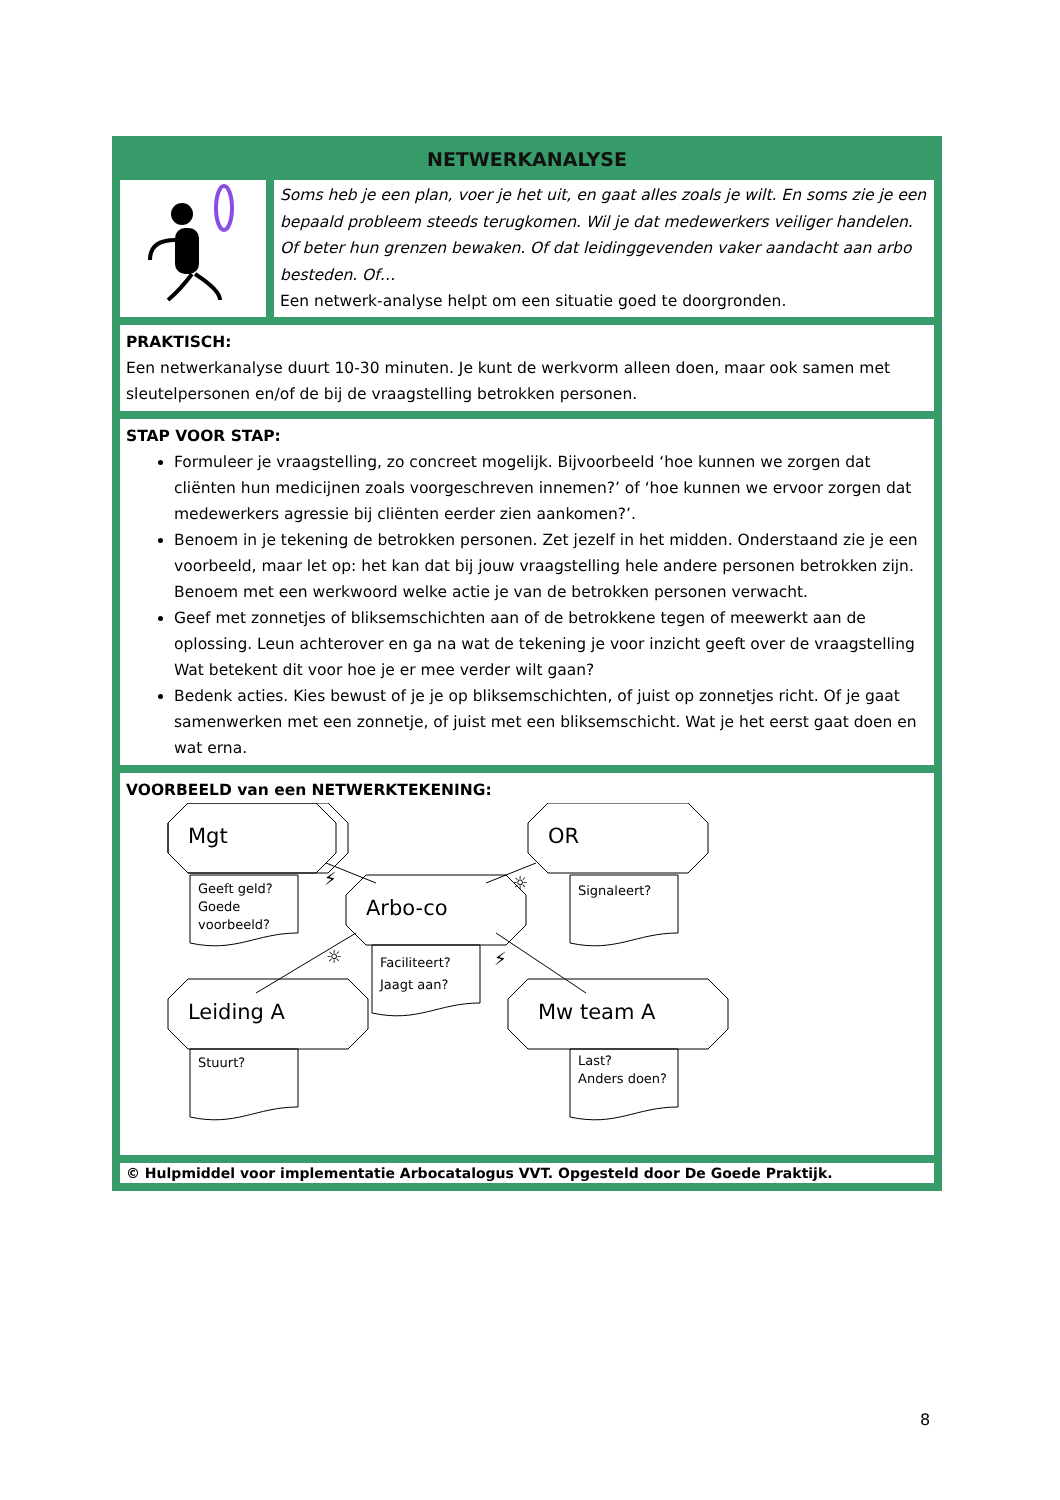NETWERKANALYSE
Soms heb je een plan, voer je het uit, en gaat alles zoals je wilt. En soms zie je een bepaald probleem steeds terugkomen. Wil je dat medewerkers veiliger handelen. Of beter hun grenzen bewaken. Of dat leidinggevenden vaker aandacht aan arbo besteden. Of…
Een netwerk-analyse helpt om een situatie goed te doorgronden.
PRAKTISCH:
Een netwerkanalyse duurt 10-30 minuten. Je kunt de werkvorm alleen doen, maar ook samen met sleutelpersonen en/of de bij de vraagstelling betrokken personen.
STAP VOOR STAP:
Formuleer je vraagstelling, zo concreet mogelijk. Bijvoorbeeld ‘hoe kunnen we zorgen dat cliënten hun medicijnen zoals voorgeschreven innemen?’ of ‘hoe kunnen we ervoor zorgen dat medewerkers agressie bij cliënten eerder zien aankomen?’.
Benoem in je tekening de betrokken personen. Zet jezelf in het midden. Onderstaand zie je een voorbeeld, maar let op: het kan dat bij jouw vraagstelling hele andere personen betrokken zijn. Benoem met een werkwoord welke actie je van de betrokken personen verwacht.
Geef met zonnetjes of bliksemschichten aan of de betrokkene tegen of meewerkt aan de oplossing. Leun achterover en ga na wat de tekening je voor inzicht geeft over de vraagstelling Wat betekent dit voor hoe je er mee verder wilt gaan?
Bedenk acties. Kies bewust of je je op bliksemschichten, of juist op zonnetjes richt. Of je gaat samenwerken met een zonnetje, of juist met een bliksemschicht. Wat je het eerst gaat doen en wat erna.
VOORBEELD van een NETWERKTEKENING:
Mgt
OR
Arbo-co
Leiding A
Mw team A
Geeft geld?
Goede
voorbeeld?
Signaleert?
Faciliteert?
Jaagt aan?
Stuurt?
Last?
Anders doen?
⚡
☼
☼
⚡
© Hulpmiddel voor implementatie Arbocatalogus VVT. Opgesteld door De Goede Praktijk.
8